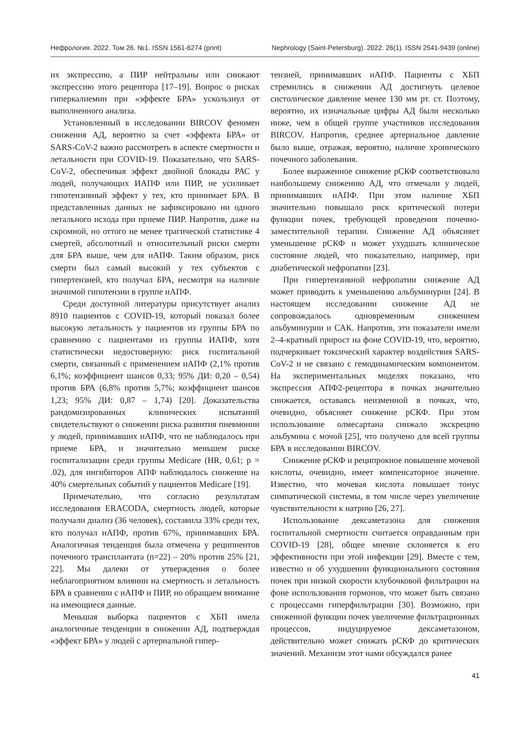Нефрология. 2022. Том 26. №1. ISSN 1561-6274 (print) Nephrology (Saint-Petersburg). 2022. 26(1). ISSN 2541-9439 (online)
их экспрессию, а ПИР нейтральны или снижают экспрессию этого рецептора [17–19]. Вопрос о рисках гиперкалиемии при «эффекте БРА» ускользнул от выполненного анализа.
Установленный в исследовании BIRCOV феномен снижения АД, вероятно за счет «эффекта БРА» от SARS-CoV-2 важно рассмотреть в аспекте смертности и летальности при COVID-19. Показательно, что SARS-CoV-2, обеспечивая эффект двойной блокады РАС у людей, получающих ИАПФ или ПИР, не усиливает гипотензивный эффект у тех, кто принимает БРА. В представленных данных не зафиксировано ни одного летального исхода при приеме ПИР. Напротив, даже на скромной, но оттого не менее трагической статистике 4 смертей, абсолютный и относительный риски смерти для БРА выше, чем для иАПФ. Таким образом, риск смерти был самый высокий у тех субъектов с гипертензией, кто получал БРА, несмотря на наличие значимой гипотензии в группе иАПФ.
Среди доступной литературы присутствует анализ 8910 пациентов с COVID-19, который показал более высокую летальность у пациентов из группы БРА по сравнению с пациентами из группы ИАПФ, хотя статистически недостоверную: риск госпитальной смерти, связанный с применением иАПФ (2,1% против 6,1%; коэффициент шансов 0,33; 95% ДИ: 0,20 – 0,54) против БРА (6,8% против 5,7%; коэффициент шансов 1,23; 95% ДИ: 0,87 – 1,74) [20]. Доказательства рандомизированных клинических испытаний свидетельствуют о снижении риска развития пневмонии у людей, принимавших иАПФ, что не наблюдалось при приеме БРА, и значительно меньшем риске госпитализации среди группы Medicare (HR, 0,61; p = .02), для ингибиторов АПФ наблюдалось снижение на 40% смертельных событий у пациентов Medicare [19].
Примечательно, что согласно результатам исследования ERACODA, смертность людей, которые получали диализ (36 человек), составила 33% среди тех, кто получал иАПФ, против 67%, принимавших БРА. Аналогичная тенденция была отмечена у реципиентов почечного трансплантата (n=22) – 20% против 25% [21, 22]. Мы далеки от утверждения о более неблагоприятном влиянии на смертность и летальность БРА в сравнении с иАПФ и ПИР, но обращаем внимание на имеющиеся данные.
Меньшая выборка пациентов с ХБП имела аналогичные тенденции в снижении АД, подтверждая «эффект БРА» у людей с артериальной гипер-
тензией, принимавших иАПФ. Пациенты с ХБП стремились в снижении АД достигнуть целевое систолическое давление менее 130 мм рт. ст. Поэтому, вероятно, их изначальные цифры АД были несколько ниже, чем в общей группе участников исследования BIRCOV. Напротив, среднее артериальное давление было выше, отражая, вероятно, наличие хронического почечного заболевания.
Более выраженное снижение рСКФ соответствовало наибольшему снижению АД, что отмечали у людей, принимавших иАПФ. При этом наличие ХБП значительно повышало риск критической потери функции почек, требующей проведения почечно-заместительной терапии. Снижение АД объясняет уменьшение рСКФ и может ухудшать клиническое состояние людей, что показательно, например, при диабетической нефропатии [23].
При гипертензивной нефропатии снижение АД может приводить к уменьшению альбуминурии [24]. В настоящем исследовании снижение АД не сопровождалось одновременным снижением альбуминурии и САК. Напротив, эти показатели имели 2–4-кратный прирост на фоне COVID-19, что, вероятно, подчеркивает токсический характер воздействия SARS-CoV-2 и не связано с гемодинамическим компонентом. На экспериментальных моделях показано, что экспрессия АПФ2-рецептора в почках значительно снижается, оставаясь неизменной в почках, что, очевидно, объясняет снижение рСКФ. При этом использование олмесартана снижало экскрецию альбумина с мочой [25], что получено для всей группы БРА в исследовании BIRCOV.
Снижение рСКФ и реципрокное повышение мочевой кислоты, очевидно, имеет компенсаторное значение. Известно, что мочевая кислота повышает тонус симпатической системы, в том числе через увеличение чувствительности к натрию [26, 27].
Использование дексаметазона для снижения госпитальной смертности считается оправданным при COVID-19 [28], общее мнение склоняется к его эффективности при этой инфекции [29]. Вместе с тем, известно и об ухудшении функционального состояния почек при низкой скорости клубочковой фильтрации на фоне использования гормонов, что может быть связано с процессами гиперфильтрации [30]. Возможно, при сниженной функции почек увеличение фильтрационных процессов, индуцируемое дексаметазоном, действительно может снижать рСКФ до критических значений. Механизм этот нами обсуждался ранее
41